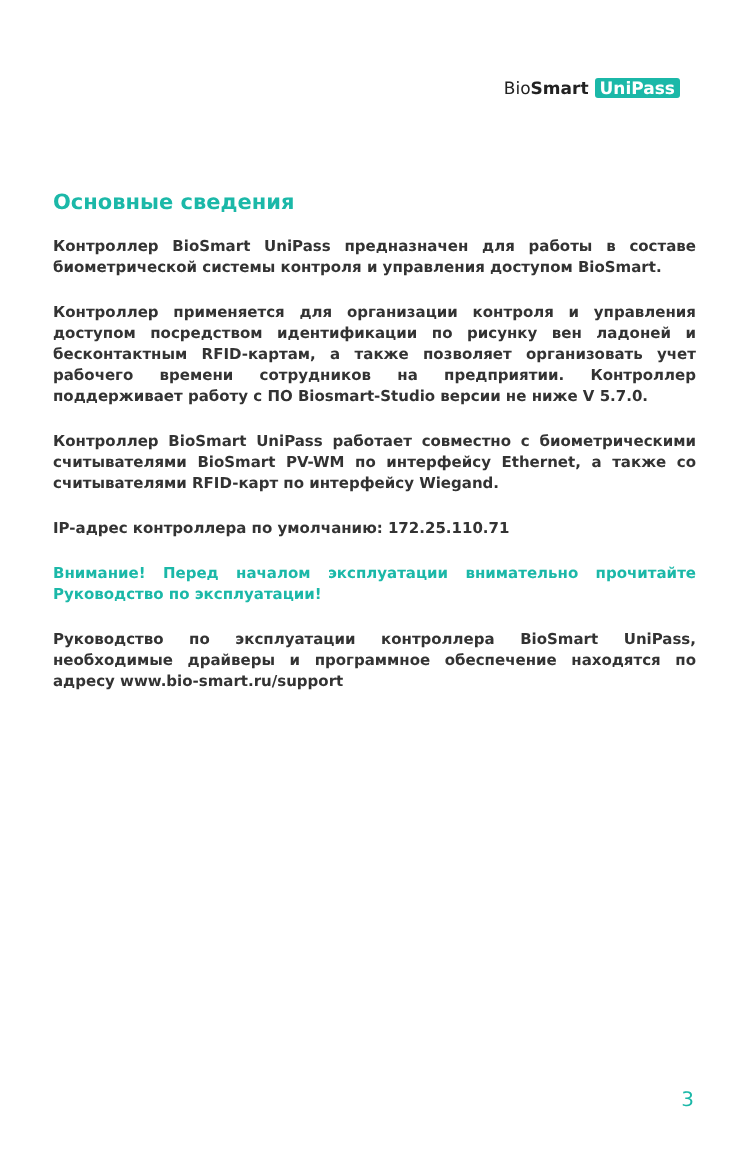BioSmart UniPass
Основные сведения
Контроллер BioSmart UniPass предназначен для работы в составе биометрической системы контроля и управления доступом BioSmart.
Контроллер применяется для организации контроля и управления доступом посредством идентификации по рисунку вен ладоней и бесконтактным RFID-картам, а также позволяет организовать учет рабочего времени сотрудников на предприятии. Контроллер поддерживает работу с ПО Biosmart-Studio версии не ниже V 5.7.0.
Контроллер BioSmart UniPass работает совместно с биометрическими считывателями BioSmart PV-WM по интерфейсу Ethernet, а также со считывателями RFID-карт по интерфейсу Wiegand.
IP-адрес контроллера по умолчанию: 172.25.110.71
Внимание! Перед началом эксплуатации внимательно прочитайте Руководство по эксплуатации!
Руководство по эксплуатации контроллера BioSmart UniPass, необходимые драйверы и программное обеспечение находятся по адресу www.bio-smart.ru/support
3